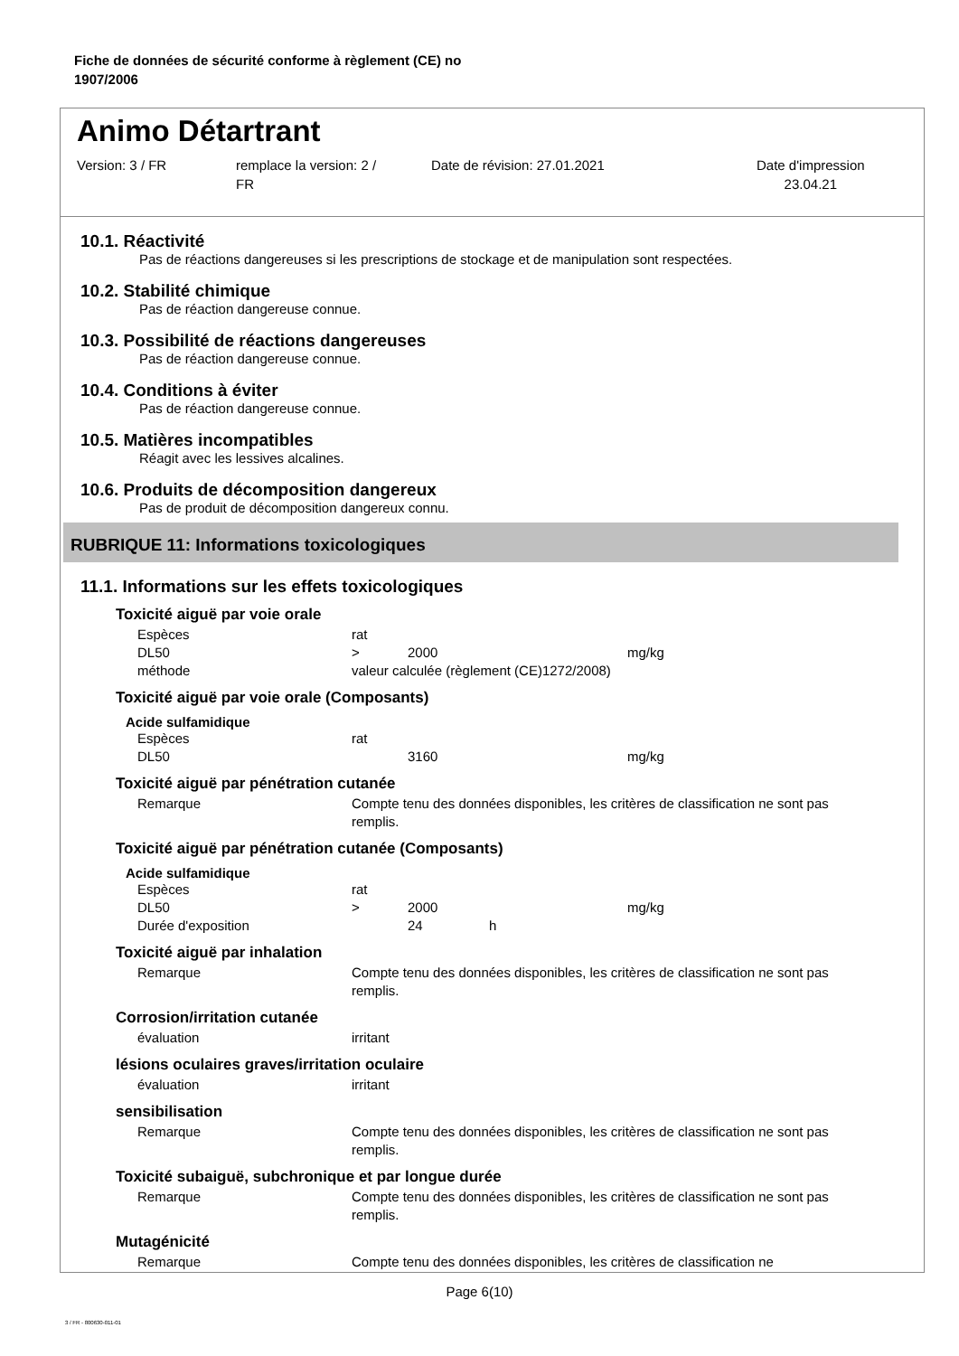Fiche de données de sécurité conforme à règlement (CE) no
1907/2006
Animo Détartrant
Version: 3 / FR remplace la version: 2 /
FR
Date de révision: 27.01.2021 Date d'impression
23.04.21
10.1. Réactivité
Pas de réactions dangereuses si les prescriptions de stockage et de manipulation sont respectées.
10.2. Stabilité chimique
Pas de réaction dangereuse connue.
10.3. Possibilité de réactions dangereuses
Pas de réaction dangereuse connue.
10.4. Conditions à éviter
Pas de réaction dangereuse connue.
10.5. Matières incompatibles
Réagit avec les lessives alcalines.
10.6. Produits de décomposition dangereux
Pas de produit de décomposition dangereux connu.
RUBRIQUE 11: Informations toxicologiques
11.1. Informations sur les effets toxicologiques
Toxicité aiguë par voie orale
| Espèces | rat | | |
| DL50 | > | 2000 | mg/kg |
| méthode | valeur calculée (règlement (CE)1272/2008) | | |
Toxicité aiguë par voie orale (Composants)
Acide sulfamidique
| Espèces | rat | | |
| DL50 | | 3160 | mg/kg |
Toxicité aiguë par pénétration cutanée
| Remarque | Compte tenu des données disponibles, les critères de classification ne sont pas remplis. |
Toxicité aiguë par pénétration cutanée (Composants)
Acide sulfamidique
| Espèces | rat | | | |
| DL50 | > | 2000 | | mg/kg |
| Durée d'exposition | | 24 | h | |
Toxicité aiguë par inhalation
| Remarque | Compte tenu des données disponibles, les critères de classification ne sont pas remplis. |
Corrosion/irritation cutanée
| évaluation | irritant |
lésions oculaires graves/irritation oculaire
| évaluation | irritant |
sensibilisation
| Remarque | Compte tenu des données disponibles, les critères de classification ne sont pas remplis. |
Toxicité subaiguë, subchronique et par longue durée
| Remarque | Compte tenu des données disponibles, les critères de classification ne sont pas remplis. |
Mutagénicité
| Remarque | Compte tenu des données disponibles, les critères de classification ne |
Page 6(10)
3 / FR - 800630-011-01